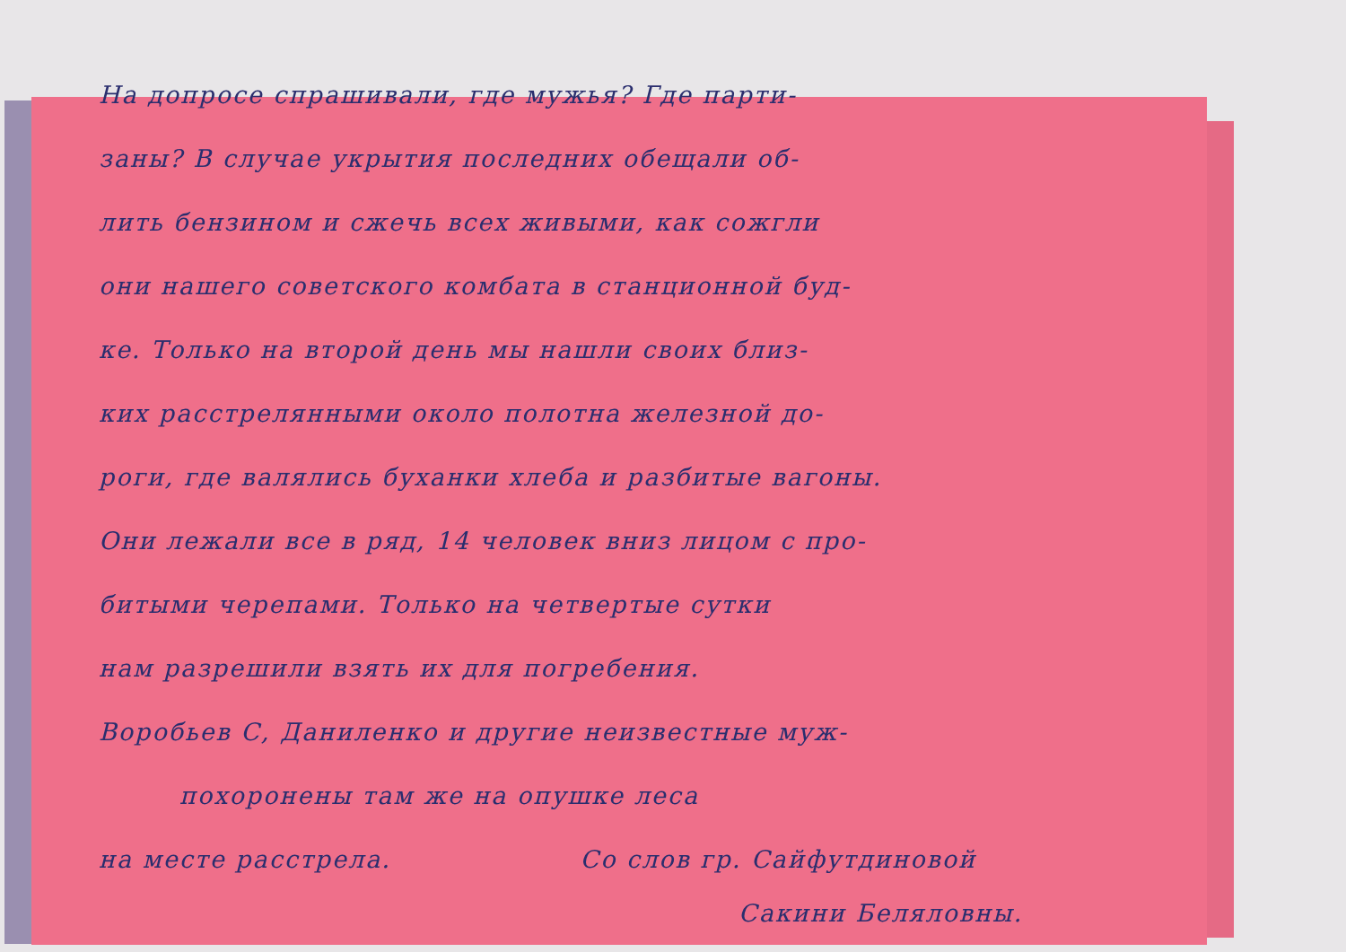На допросе спрашивали, где мужья? Где парти-
заны? В случае укрытия последних обещали об-
лить бензином и сжечь всех живыми, как сожгли
они нашего советского комбата в станционной буд-
ке. Только на второй день мы нашли своих близ-
ких расстрелянными около полотна железной до-
роги, где валялись буханки хлеба и разбитые вагоны.
Они лежали все в ряд, 14 человек вниз лицом с про-
битыми черепами. Только на четвертые сутки
нам разрешили взять их для погребения.
Воробьев С, Даниленко и другие неизвестные муж-
похоронены там же на опушке леса
на месте расстрела. Со слов гр. Сайфутдиновой
Сакини Беляловны.